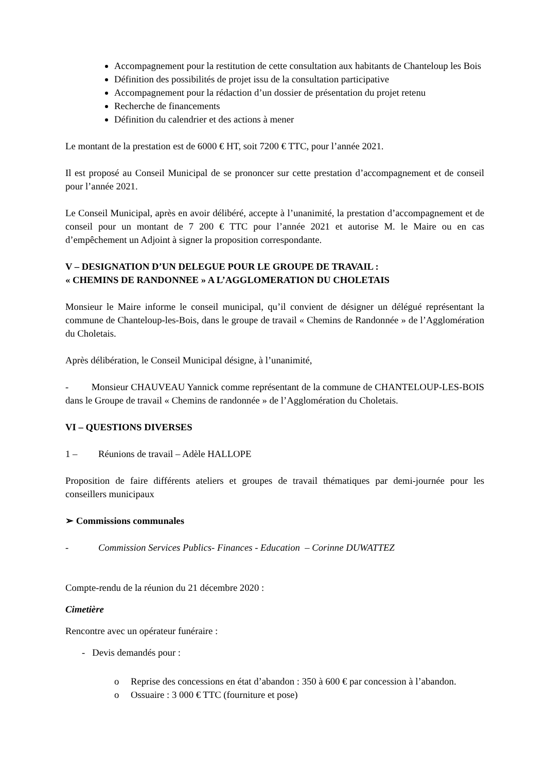Accompagnement pour la restitution de cette consultation aux habitants de Chanteloup les Bois
Définition des possibilités de projet issu de la consultation participative
Accompagnement pour la rédaction d’un dossier de présentation du projet retenu
Recherche de financements
Définition du calendrier et des actions à mener
Le montant de la prestation est de 6000 € HT, soit 7200 € TTC, pour l’année 2021.
Il est proposé au Conseil Municipal de se prononcer sur cette prestation d’accompagnement et de conseil pour l’année 2021.
Le Conseil Municipal, après en avoir délibéré, accepte à l’unanimité, la prestation d’accompagnement et de conseil pour un montant de 7 200 € TTC pour l’année 2021 et autorise M. le Maire ou en cas d’empêchement un Adjoint à signer la proposition correspondante.
V – DESIGNATION D’UN DELEGUE POUR LE GROUPE DE TRAVAIL :
« CHEMINS DE RANDONNEE » A L’AGGLOMERATION DU CHOLETAIS
Monsieur le Maire informe le conseil municipal, qu’il convient de désigner un délégué représentant la commune de Chanteloup-les-Bois, dans le groupe de travail « Chemins de Randonnée » de l’Agglomération du Choletais.
Après délibération, le Conseil Municipal désigne, à l’unanimité,
- Monsieur CHAUVEAU Yannick comme représentant de la commune de CHANTELOUP-LES-BOIS dans le Groupe de travail « Chemins de randonnée » de l’Agglomération du Choletais.
VI – QUESTIONS DIVERSES
1 – Réunions de travail – Adèle HALLOPE
Proposition de faire différents ateliers et groupes de travail thématiques par demi-journée pour les conseillers municipaux
➢ Commissions communales
- Commission Services Publics- Finances - Education – Corinne DUWATTEZ
Compte-rendu de la réunion du 21 décembre 2020 :
Cimetière
Rencontre avec un opérateur funéraire :
- Devis demandés pour :
o Reprise des concessions en état d’abandon : 350 à 600 € par concession à l’abandon.
o Ossuaire : 3 000 € TTC (fourniture et pose)